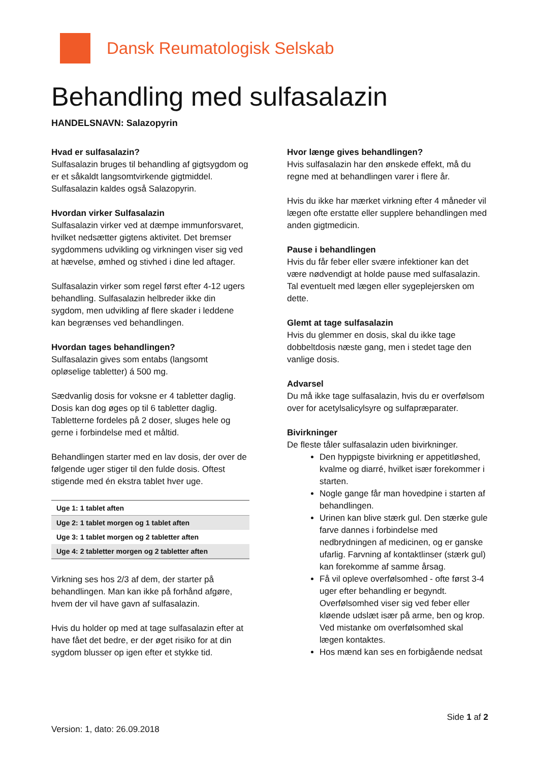Dansk Reumatologisk Selskab
Behandling med sulfasalazin
HANDELSNAVN: Salazopyrin
Hvad er sulfasalazin?
Sulfasalazin bruges til behandling af gigtsygdom og er et såkaldt langsomtvirkende gigtmiddel. Sulfasalazin kaldes også Salazopyrin.
Hvordan virker Sulfasalazin
Sulfasalazin virker ved at dæmpe immunforsvaret, hvilket nedsætter gigtens aktivitet. Det bremser sygdommens udvikling og virkningen viser sig ved at hævelse, ømhed og stivhed i dine led aftager.
Sulfasalazin virker som regel først efter 4-12 ugers behandling. Sulfasalazin helbreder ikke din sygdom, men udvikling af flere skader i leddene kan begrænses ved behandlingen.
Hvordan tages behandlingen?
Sulfasalazin gives som entabs (langsomt opløselige tabletter) á 500 mg.
Sædvanlig dosis for voksne er 4 tabletter daglig. Dosis kan dog øges op til 6 tabletter daglig. Tabletterne fordeles på 2 doser, sluges hele og gerne i forbindelse med et måltid.
Behandlingen starter med en lav dosis, der over de følgende uger stiger til den fulde dosis. Oftest stigende med én ekstra tablet hver uge.
| Uge 1: 1 tablet aften |
| Uge 2: 1 tablet morgen og 1 tablet aften |
| Uge 3: 1 tablet morgen og 2 tabletter aften |
| Uge 4: 2 tabletter morgen og 2 tabletter aften |
Virkning ses hos 2/3 af dem, der starter på behandlingen. Man kan ikke på forhånd afgøre, hvem der vil have gavn af sulfasalazin.
Hvis du holder op med at tage sulfasalazin efter at have fået det bedre, er der øget risiko for at din sygdom blusser op igen efter et stykke tid.
Hvor længe gives behandlingen?
Hvis sulfasalazin har den ønskede effekt, må du regne med at behandlingen varer i flere år.
Hvis du ikke har mærket virkning efter 4 måneder vil lægen ofte erstatte eller supplere behandlingen med anden gigtmedicin.
Pause i behandlingen
Hvis du får feber eller svære infektioner kan det være nødvendigt at holde pause med sulfasalazin. Tal eventuelt med lægen eller sygeplejersken om dette.
Glemt at tage sulfasalazin
Hvis du glemmer en dosis, skal du ikke tage dobbeltdosis næste gang, men i stedet tage den vanlige dosis.
Advarsel
Du må ikke tage sulfasalazin, hvis du er overfølsom over for acetylsalicylsyre og sulfapræparater.
Bivirkninger
De fleste tåler sulfasalazin uden bivirkninger.
Den hyppigste bivirkning er appetitløshed, kvalme og diarré, hvilket især forekommer i starten.
Nogle gange får man hovedpine i starten af behandlingen.
Urinen kan blive stærk gul. Den stærke gule farve dannes i forbindelse med nedbrydningen af medicinen, og er ganske ufarlig. Farvning af kontaktlinser (stærk gul) kan forekomme af samme årsag.
Få vil opleve overfølsomhed - ofte først 3-4 uger efter behandling er begyndt. Overfølsomhed viser sig ved feber eller kløende udslæt især på arme, ben og krop. Ved mistanke om overfølsomhed skal lægen kontaktes.
Hos mænd kan ses en forbigående nedsat
Side 1 af 2
Version: 1, dato: 26.09.2018